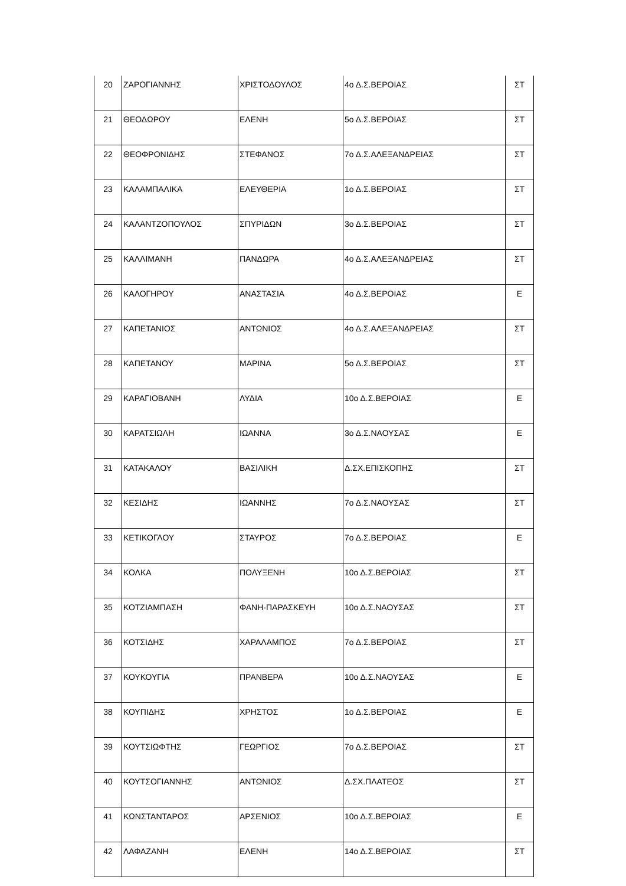| 20 | ΖΑΡΟΓΙΑΝΝΗΣ | ΧΡΙΣΤΟΔΟΥΛΟΣ | 4ο Δ.Σ.ΒΕΡΟΙΑΣ | ΣΤ |
| 21 | ΘΕΟΔΩΡΟΥ | ΕΛΕΝΗ | 5ο Δ.Σ.ΒΕΡΟΙΑΣ | ΣΤ |
| 22 | ΘΕΟΦΡΟΝΙΔΗΣ | ΣΤΕΦΑΝΟΣ | 7ο Δ.Σ.ΑΛΕΞΑΝΔΡΕΙΑΣ | ΣΤ |
| 23 | ΚΑΛΑΜΠΑΛΙΚΑ | ΕΛΕΥΘΕΡΙΑ | 1ο Δ.Σ.ΒΕΡΟΙΑΣ | ΣΤ |
| 24 | ΚΑΛΑΝΤΖΟΠΟΥΛΟΣ | ΣΠΥΡΙΔΩΝ | 3ο Δ.Σ.ΒΕΡΟΙΑΣ | ΣΤ |
| 25 | ΚΑΛΛΙΜΑΝΗ | ΠΑΝΔΩΡΑ | 4ο Δ.Σ.ΑΛΕΞΑΝΔΡΕΙΑΣ | ΣΤ |
| 26 | ΚΑΛΟΓΗΡΟΥ | ΑΝΑΣΤΑΣΙΑ | 4ο Δ.Σ.ΒΕΡΟΙΑΣ | Ε |
| 27 | ΚΑΠΕΤΑΝΙΟΣ | ΑΝΤΩΝΙΟΣ | 4ο Δ.Σ.ΑΛΕΞΑΝΔΡΕΙΑΣ | ΣΤ |
| 28 | ΚΑΠΕΤΑΝΟΥ | ΜΑΡΙΝΑ | 5ο Δ.Σ.ΒΕΡΟΙΑΣ | ΣΤ |
| 29 | ΚΑΡΑΓΙΟΒΑΝΗ | ΛΥΔΙΑ | 10ο Δ.Σ.ΒΕΡΟΙΑΣ | Ε |
| 30 | ΚΑΡΑΤΣΙΩΛΗ | ΙΩΑΝΝΑ | 3ο Δ.Σ.ΝΑΟΥΣΑΣ | Ε |
| 31 | ΚΑΤΑΚΑΛΟΥ | ΒΑΣΙΛΙΚΗ | Δ.ΣΧ.ΕΠΙΣΚΟΠΗΣ | ΣΤ |
| 32 | ΚΕΣΙΔΗΣ | ΙΩΑΝΝΗΣ | 7ο Δ.Σ.ΝΑΟΥΣΑΣ | ΣΤ |
| 33 | ΚΕΤΙΚΟΓΛΟΥ | ΣΤΑΥΡΟΣ | 7ο Δ.Σ.ΒΕΡΟΙΑΣ | Ε |
| 34 | ΚΟΛΚΑ | ΠΟΛΥΞΕΝΗ | 10ο Δ.Σ.ΒΕΡΟΙΑΣ | ΣΤ |
| 35 | ΚΟΤΖΙΑΜΠΑΣΗ | ΦΑΝΗ-ΠΑΡΑΣΚΕΥΗ | 10ο Δ.Σ.ΝΑΟΥΣΑΣ | ΣΤ |
| 36 | ΚΟΤΣΙΔΗΣ | ΧΑΡΑΛΑΜΠΟΣ | 7ο Δ.Σ.ΒΕΡΟΙΑΣ | ΣΤ |
| 37 | ΚΟΥΚΟΥΓΙΑ | ΠΡΑΝΒΕΡΑ | 10ο Δ.Σ.ΝΑΟΥΣΑΣ | Ε |
| 38 | ΚΟΥΠΙΔΗΣ | ΧΡΗΣΤΟΣ | 1ο Δ.Σ.ΒΕΡΟΙΑΣ | Ε |
| 39 | ΚΟΥΤΣΙΩΦΤΗΣ | ΓΕΩΡΓΙΟΣ | 7ο Δ.Σ.ΒΕΡΟΙΑΣ | ΣΤ |
| 40 | ΚΟΥΤΣΟΓΙΑΝΝΗΣ | ΑΝΤΩΝΙΟΣ | Δ.ΣΧ.ΠΛΑΤΕΟΣ | ΣΤ |
| 41 | ΚΩΝΣΤΑΝΤΑΡΟΣ | ΑΡΣΕΝΙΟΣ | 10ο Δ.Σ.ΒΕΡΟΙΑΣ | Ε |
| 42 | ΛΑΦΑΖΑΝΗ | ΕΛΕΝΗ | 14ο Δ.Σ.ΒΕΡΟΙΑΣ | ΣΤ |